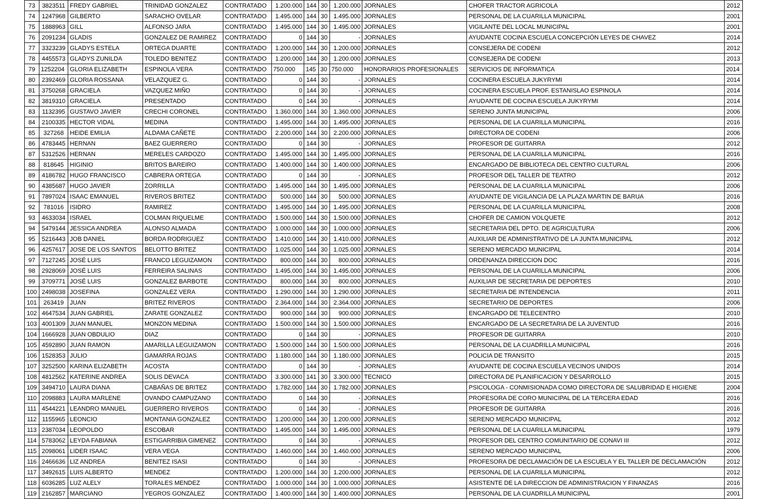| 73 | 3823511 | FREDY GABRIEL | TRINIDAD GONZALEZ | CONTRATADO | 1.200.000 | 144 | 30 | 1.200.000 | JORNALES | CHOFER TRACTOR AGRICOLA | 2012 |
| 74 | 1247968 | GILBERTO | SARACHO OVELAR | CONTRATADO | 1.495.000 | 144 | 30 | 1.495.000 | JORNALES | PERSONAL DE LA CUARILLA MUNICIPAL | 2001 |
| 75 | 1888963 | GILL | ALFONSO JARA | CONTRATADO | 1.495.000 | 144 | 30 | 1.495.000 | JORNALES | VIGILANTE DEL LOCAL MUNICIPAL | 2001 |
| 76 | 2091234 | GLADIS | GONZALEZ DE RAMIREZ | CONTRATADO | 0 | 144 | 30 | - | JORNALES | AYUDANTE COCINA ESCUELA CONCEPCIÓN LEYES DE CHAVEZ | 2014 |
| 77 | 3323239 | GLADYS ESTELA | ORTEGA DUARTE | CONTRATADO | 1.200.000 | 144 | 30 | 1.200.000 | JORNALES | CONSEJERA DE CODENI | 2012 |
| 78 | 4455573 | GLADYS ZUNILDA | TOLEDO BENITEZ | CONTRATADO | 1.200.000 | 144 | 30 | 1.200.000 | JORNALES | CONSEJERA DE CODENI | 2013 |
| 79 | 1252204 | GLORIA ELIZABETH | ESPINOLA VERA | CONTRATADO | 750.000 | 145 | 30 | 750.000 | HONORARIOS PROFESIONALES | SERVICIOS DE INFORMATICA | 2014 |
| 80 | 2392469 | GLORIA ROSSANA | VELAZQUEZ G. | CONTRATADO | 0 | 144 | 30 | - | JORNALES | COCINERA ESCUELA JUKYRYMI | 2014 |
| 81 | 3750268 | GRACIELA | VAZQUEZ MIÑO | CONTRATADO | 0 | 144 | 30 | - | JORNALES | COCINERA ESCUELA PROF. ESTANISLAO ESPINOLA | 2014 |
| 82 | 3819310 | GRACIELA | PRESENTADO | CONTRATADO | 0 | 144 | 30 | - | JORNALES | AYUDANTE DE COCINA ESCUELA JUKYRYMI | 2014 |
| 83 | 1132395 | GUSTAVO JAVIER | CRECHI CORONEL | CONTRATADO | 1.360.000 | 144 | 30 | 1.360.000 | JORNALES | SERENO JUNTA MUNICIPAL | 2006 |
| 84 | 2100335 | HECTOR VIDAL | MEDINA | CONTRATADO | 1.495.000 | 144 | 30 | 1.495.000 | JORNALES | PERSONAL DE LA CUARILLA MUNICIPAL | 2016 |
| 85 | 327268 | HEIDE EMILIA | ALDAMA CAÑETE | CONTRATADO | 2.200.000 | 144 | 30 | 2.200.000 | JORNALES | DIRECTORA DE CODENI | 2006 |
| 86 | 4783445 | HERNAN | BAEZ GUERRERO | CONTRATADO | 0 | 144 | 30 | - | JORNALES | PROFESOR DE GUITARRA | 2012 |
| 87 | 5312526 | HERNAN | MERELES CARDOZO | CONTRATADO | 1.495.000 | 144 | 30 | 1.495.000 | JORNALES | PERSONAL DE LA CUARILLA MUNICIPAL | 2016 |
| 88 | 818645 | HIGINIO | BRITOS BAREIRO | CONTRATADO | 1.400.000 | 144 | 30 | 1.400.000 | JORNALES | ENCARGADO DE BIBLIOTECA DEL CENTRO CULTURAL | 2006 |
| 89 | 4186782 | HUGO FRANCISCO | CABRERA ORTEGA | CONTRATADO | 0 | 144 | 30 | - | JORNALES | PROFESOR DEL TALLER DE TEATRO | 2012 |
| 90 | 4385687 | HUGO JAVIER | ZORRILLA | CONTRATADO | 1.495.000 | 144 | 30 | 1.495.000 | JORNALES | PERSONAL DE LA CUARILLA MUNICIPAL | 2006 |
| 91 | 7897024 | ISAAC EMANUEL | RIVEROS BRITEZ | CONTRATADO | 500.000 | 144 | 30 | 500.000 | JORNALES | AYUDANTE DE VIGILANCIA DE LA PLAZA MARTIN DE BARUA | 2016 |
| 92 | 781016 | ISIDRO | RAMIREZ | CONTRATADO | 1.495.000 | 144 | 30 | 1.495.000 | JORNALES | PERSONAL DE LA CUARILLA MUNICIPAL | 2008 |
| 93 | 4633034 | ISRAEL | COLMAN RIQUELME | CONTRATADO | 1.500.000 | 144 | 30 | 1.500.000 | JORNALES | CHOFER DE CAMION VOLQUETE | 2012 |
| 94 | 5479144 | JESSICA ANDREA | ALONSO ALMADA | CONTRATADO | 1.000.000 | 144 | 30 | 1.000.000 | JORNALES | SECRETARIA DEL DPTO. DE AGRICULTURA | 2006 |
| 95 | 5216443 | JOB DANIEL | BORDA RODRIGUEZ | CONTRATADO | 1.410.000 | 144 | 30 | 1.410.000 | JORNALES | AUXILIAR DE ADMINISTRATIVO DE LA JUNTA MUNICIPAL | 2012 |
| 96 | 4257617 | JOSE DE LOS SANTOS | BELOTTO BRITEZ | CONTRATADO | 1.025.000 | 144 | 30 | 1.025.000 | JORNALES | SERENO MERCADO MUNICIPAL | 2014 |
| 97 | 7127245 | JOSÉ LUIS | FRANCO LEGUIZAMON | CONTRATADO | 800.000 | 144 | 30 | 800.000 | JORNALES | ORDENANZA DIRECCION DOC | 2016 |
| 98 | 2928069 | JOSÉ LUIS | FERREIRA SALINAS | CONTRATADO | 1.495.000 | 144 | 30 | 1.495.000 | JORNALES | PERSONAL DE LA CUARILLA MUNICIPAL | 2006 |
| 99 | 3709771 | JOSÉ LUIS | GONZALEZ BARBOTE | CONTRATADO | 800.000 | 144 | 30 | 800.000 | JORNALES | AUXILIAR DE SECRETARIA DE DEPORTES | 2010 |
| 100 | 2498038 | JOSEFINA | GONZALEZ VERA | CONTRATADO | 1.290.000 | 144 | 30 | 1.290.000 | JORNALES | SECRETARIA DE INTENDENCIA | 2011 |
| 101 | 263419 | JUAN | BRITEZ RIVEROS | CONTRATADO | 2.364.000 | 144 | 30 | 2.364.000 | JORNALES | SECRETARIO DE DEPORTES | 2006 |
| 102 | 4647534 | JUAN GABRIEL | ZARATE GONZALEZ | CONTRATADO | 900.000 | 144 | 30 | 900.000 | JORNALES | ENCARGADO DE TELECENTRO | 2010 |
| 103 | 4001309 | JUAN MANUEL | MONZON MEDINA | CONTRATADO | 1.500.000 | 144 | 30 | 1.500.000 | JORNALES | ENCARGADO DE LA SECRETARIA DE LA JUVENTUD | 2016 |
| 104 | 1666928 | JUAN OBDULIO | DIAZ | CONTRATADO | 0 | 144 | 30 | - | JORNALES | PROFESOR DE GUITARRA | 2010 |
| 105 | 4592890 | JUAN RAMON | AMARILLA LEGUIZAMON | CONTRATADO | 1.500.000 | 144 | 30 | 1.500.000 | JORNALES | PERSONAL DE LA CUADRILLA MUNICIPAL | 2016 |
| 106 | 1528353 | JULIO | GAMARRA ROJAS | CONTRATADO | 1.180.000 | 144 | 30 | 1.180.000 | JORNALES | POLICIA DE TRANSITO | 2015 |
| 107 | 3252500 | KARINA ELIZABETH | ACOSTA | CONTRATADO | 0 | 144 | 30 | - | JORNALES | AYUDANTE DE COCINA ESCUELA VECINOS UNIDOS | 2014 |
| 108 | 4812562 | KATERINE ANDREA | SOLIS DEVACA | CONTRATADO | 3.300.000 | 141 | 30 | 3.300.000 | TECNICO | DIRECTORA DE PLANIFICACION Y DESARROLLO | 2015 |
| 109 | 3494710 | LAURA DIANA | CABAÑAS DE BRITEZ | CONTRATADO | 1.782.000 | 144 | 30 | 1.782.000 | JORNALES | PSICOLOGA - CONMISIONADA COMO DIRECTORA DE SALUBRIDAD E HIGIENE | 2004 |
| 110 | 2098883 | LAURA MARLENE | OVANDO CAMPUZANO | CONTRATADO | 0 | 144 | 30 | - | JORNALES | PROFESORA DE CORO MUNICIPAL DE LA TERCERA EDAD | 2016 |
| 111 | 4544221 | LEANDRO MANUEL | GUERRERO RIVEROS | CONTRATADO | 0 | 144 | 30 | - | JORNALES | PROFESOR DE GUITARRA | 2016 |
| 112 | 1155965 | LEONCIO | MONTANIA GONZALEZ | CONTRATADO | 1.200.000 | 144 | 30 | 1.200.000 | JORNALES | SERENO MERCADO MUNICIPAL | 2012 |
| 113 | 2387034 | LEOPOLDO | ESCOBAR | CONTRATADO | 1.495.000 | 144 | 30 | 1.495.000 | JORNALES | PERSONAL DE LA CUARILLA MUNICIPAL | 1979 |
| 114 | 5783062 | LEYDA FABIANA | ESTIGARRIBIA GIMENEZ | CONTRATADO | 0 | 144 | 30 | - | JORNALES | PROFESOR DEL CENTRO COMUNITARIO DE CONAVI III | 2012 |
| 115 | 2098061 | LIDER ISAAC | VERA VEGA | CONTRATADO | 1.460.000 | 144 | 30 | 1.460.000 | JORNALES | SERENO MERCADO MUNICIPAL | 2006 |
| 116 | 2466636 | LIZ ANDREA | BENITEZ ISASI | CONTRATADO | 0 | 144 | 30 | - | JORNALES | PROFESORA DE DECLAMACIÓN DE LA ESCUELA Y EL TALLER DE DECLAMACIÓN | 2012 |
| 117 | 3492615 | LUIS ALBERTO | MENDEZ | CONTRATADO | 1.200.000 | 144 | 30 | 1.200.000 | JORNALES | PERSONAL DE LA CUARILLA MUNICIPAL | 2012 |
| 118 | 6036285 | LUZ ALELY | TORALES MENDEZ | CONTRATADO | 1.000.000 | 144 | 30 | 1.000.000 | JORNALES | ASISTENTE DE LA DIRECCION DE ADMINISTRACION Y FINANZAS | 2016 |
| 119 | 2162857 | MARCIANO | YEGROS GONZALEZ | CONTRATADO | 1.400.000 | 144 | 30 | 1.400.000 | JORNALES | PERSONAL DE LA CUADRILLA MUNICIPAL | 2001 |